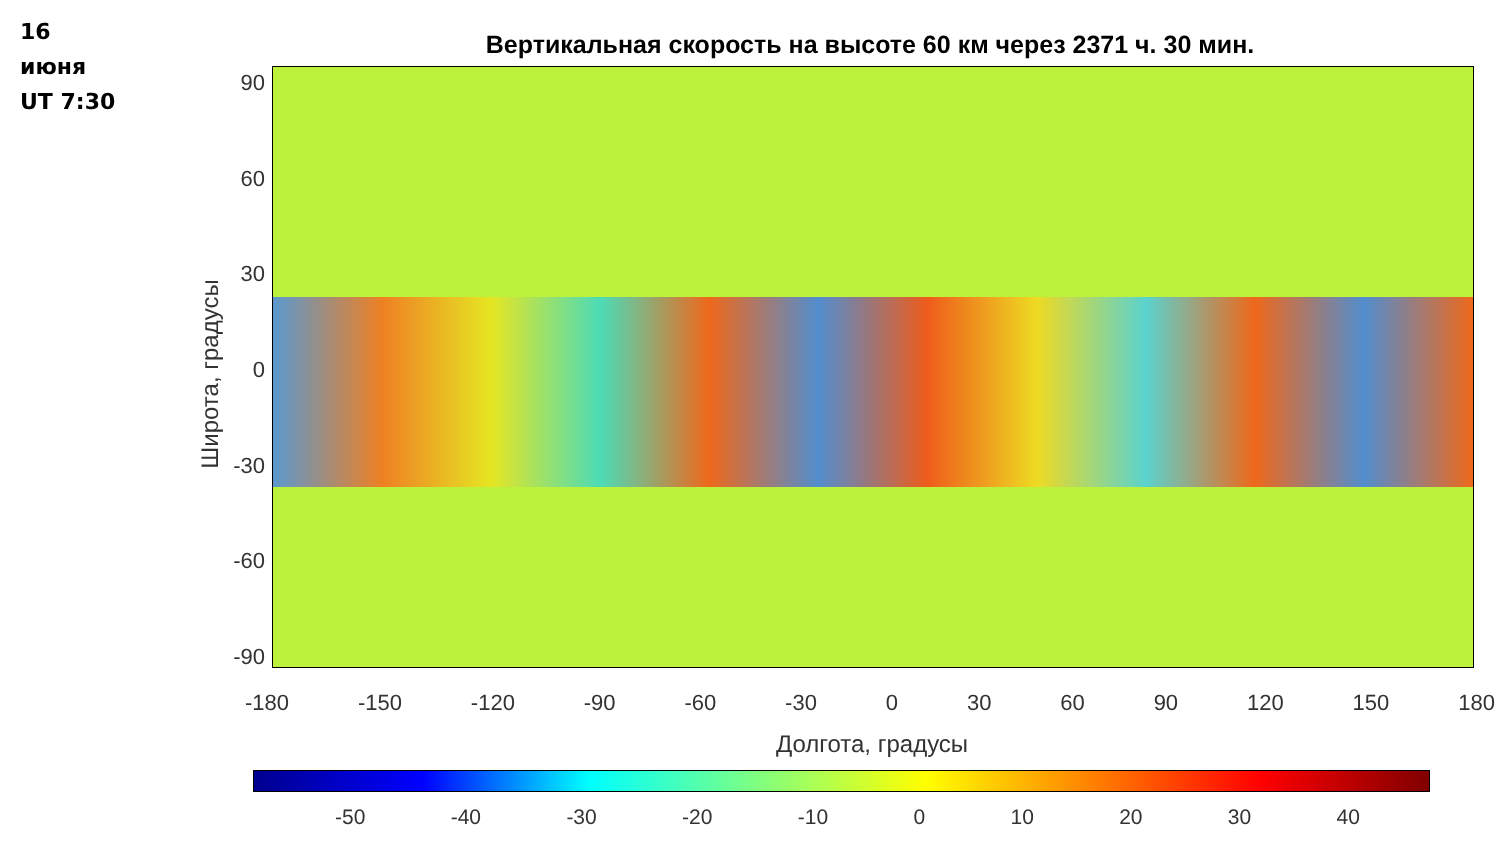16
июня
UT 7:30
Вертикальная скорость на высоте 60 км через 2371 ч. 30 мин.
Широта, градусы
90
60
30
0
-30
-60
-90
-180 -150 -120 -90 -60 -30 0 30 60 90 120 150 180
Долгота, градусы
-50 -40 -30 -20 -10 0 10 20 30 40